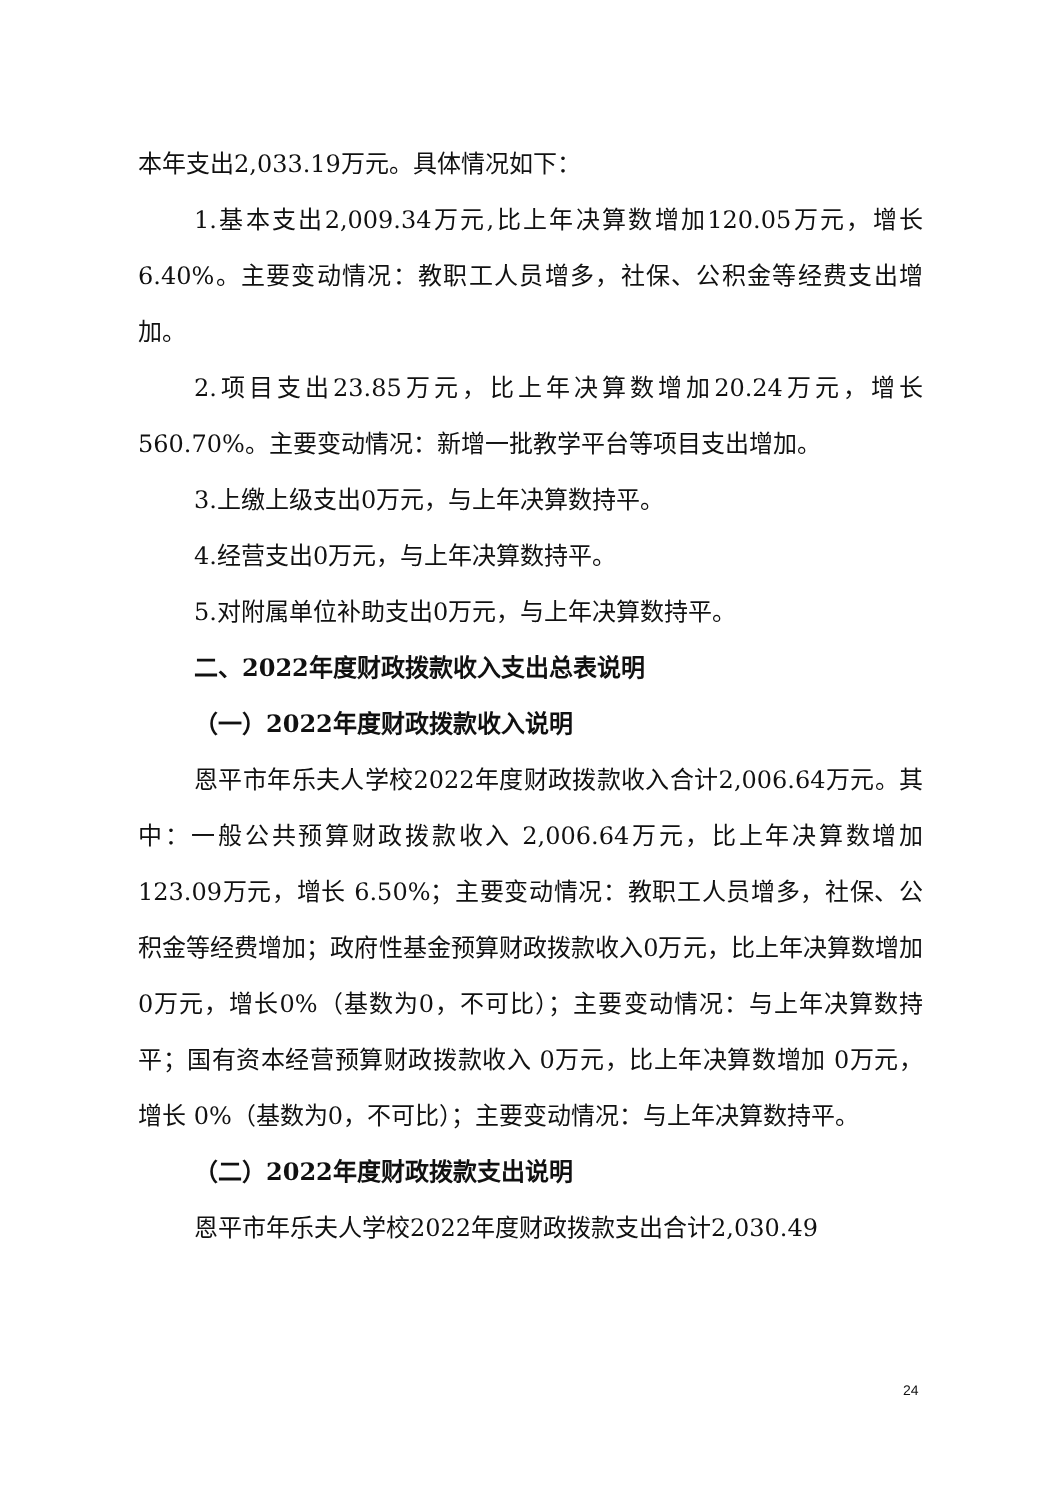本年支出2,033.19万元。具体情况如下：
1.基本支出2,009.34万元,比上年决算数增加120.05万元，增长6.40%。主要变动情况：教职工人员增多，社保、公积金等经费支出增加。
2.项目支出23.85万元，比上年决算数增加20.24万元，增长560.70%。主要变动情况：新增一批教学平台等项目支出增加。
3.上缴上级支出0万元，与上年决算数持平。
4.经营支出0万元，与上年决算数持平。
5.对附属单位补助支出0万元，与上年决算数持平。
二、2022年度财政拨款收入支出总表说明
（一）2022年度财政拨款收入说明
恩平市年乐夫人学校2022年度财政拨款收入合计2,006.64万元。其中：一般公共预算财政拨款收入 2,006.64万元，比上年决算数增加 123.09万元，增长 6.50%；主要变动情况：教职工人员增多，社保、公积金等经费增加；政府性基金预算财政拨款收入0万元，比上年决算数增加0万元，增长0%（基数为0，不可比）；主要变动情况：与上年决算数持平；国有资本经营预算财政拨款收入 0万元，比上年决算数增加 0万元，增长 0%（基数为0，不可比）；主要变动情况：与上年决算数持平。
（二）2022年度财政拨款支出说明
恩平市年乐夫人学校2022年度财政拨款支出合计2,030.49
24